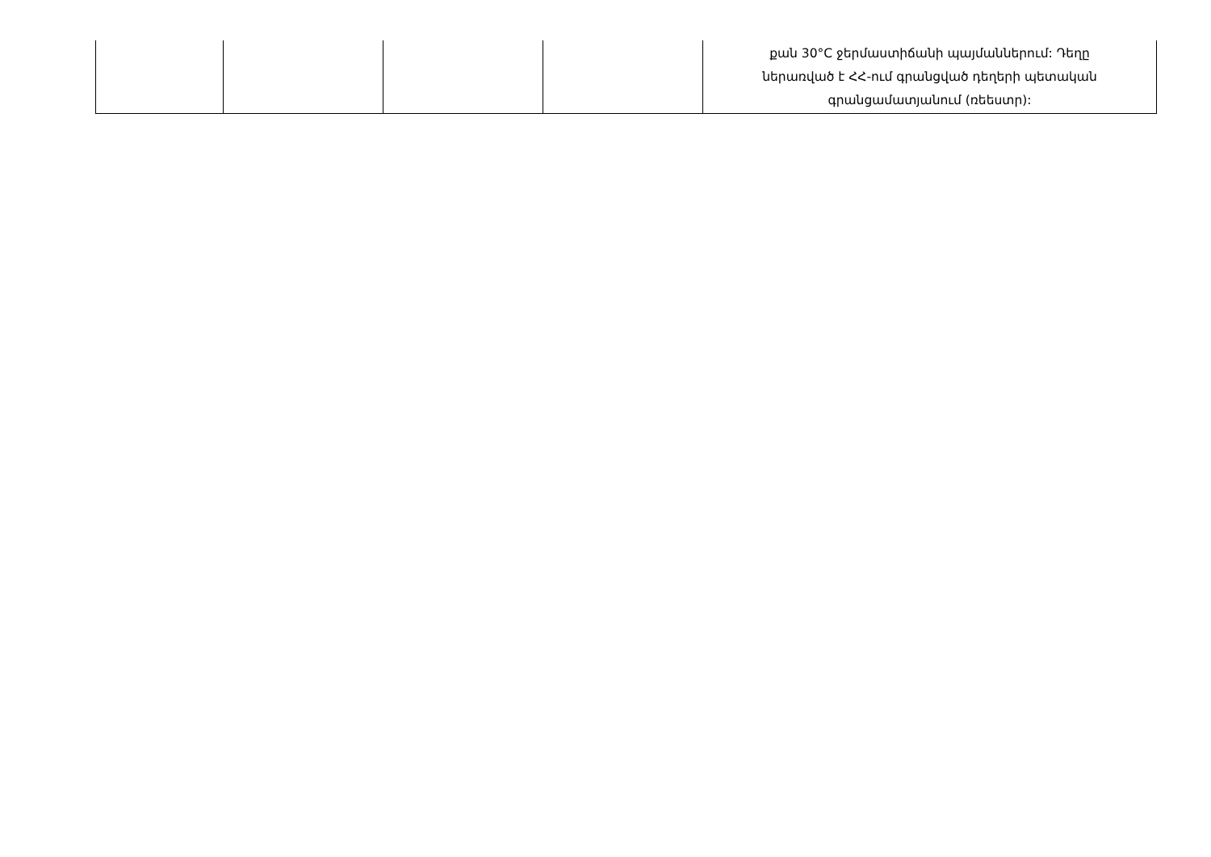| | | | | քան 30°C ջերմաստիճանի պայմաններում: Դեղը ներառված է ՀՀ-ում գրանցված դեղերի պետական գրանցամատյանում (ռեեստր): |